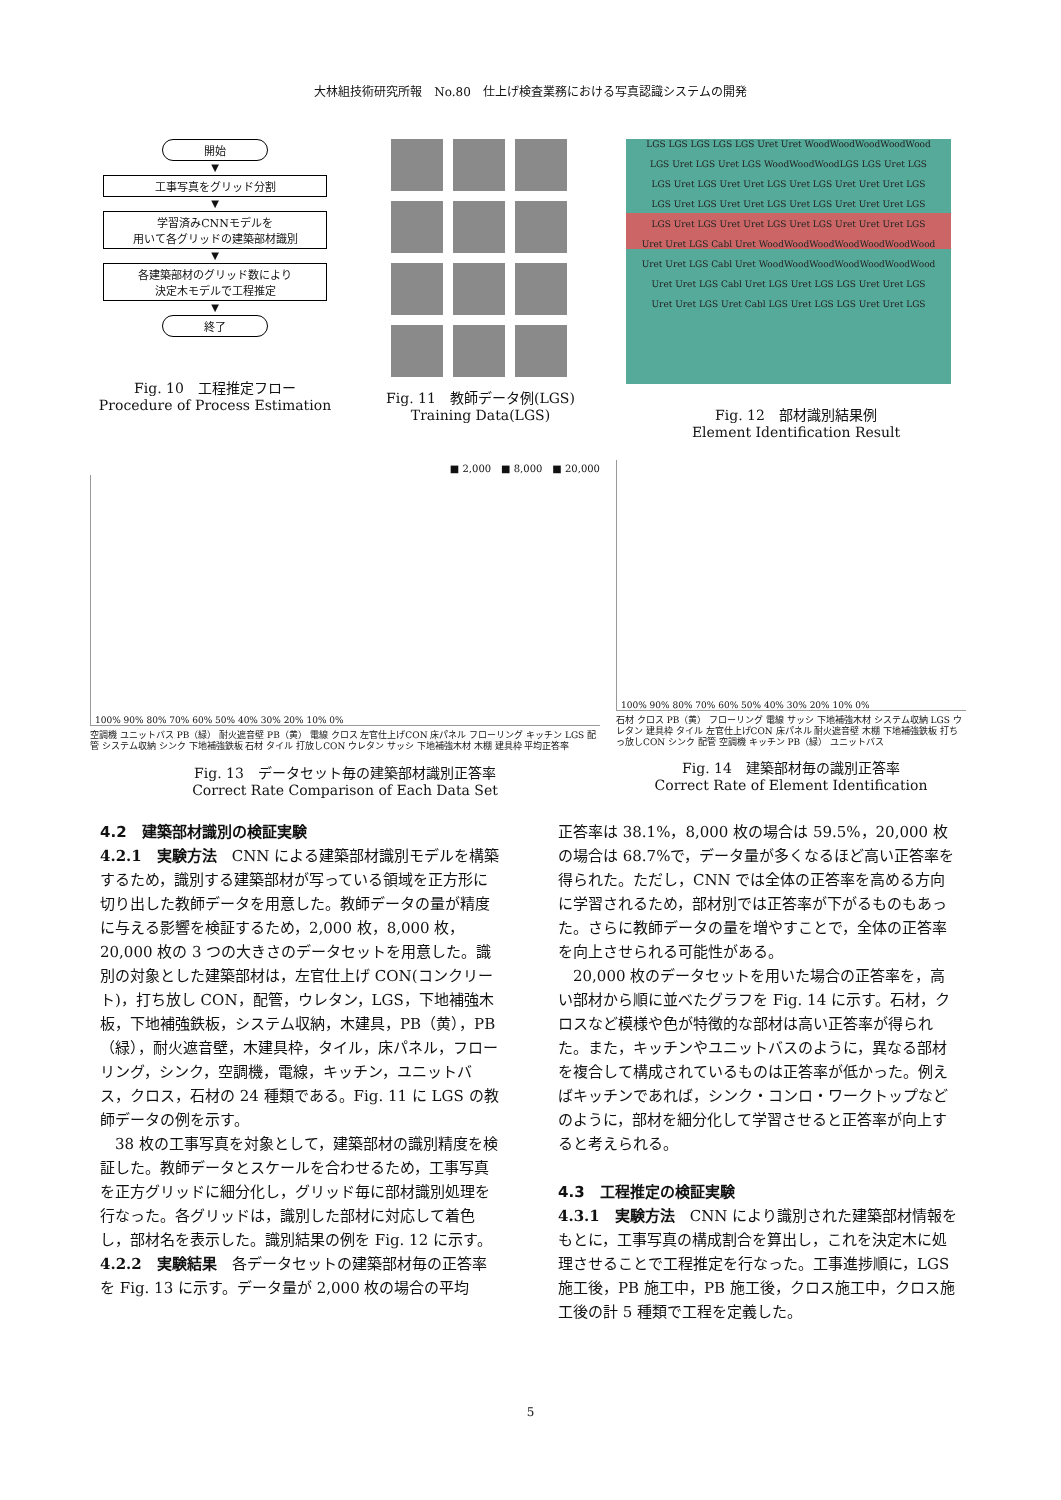大林組技術研究所報　No.80　仕上げ検査業務における写真認識システムの開発
開始
▼
工事写真をグリッド分割
▼
学習済みCNNモデルを
用いて各グリッドの建築部材識別
▼
各建築部材のグリッド数により
決定木モデルで工程推定
▼
終了
Fig. 10　工程推定フロー
Procedure of Process Estimation
Fig. 11　教師データ例(LGS)
Training Data(LGS)
LGS LGS LGS LGS LGS Uret Uret WoodWoodWoodWoodWood
LGS Uret LGS Uret LGS WoodWoodWoodLGS LGS Uret LGS
LGS Uret LGS Uret Uret LGS Uret LGS Uret Uret Uret LGS
LGS Uret LGS Uret Uret LGS Uret LGS Uret Uret Uret LGS
LGS Uret LGS Uret Uret LGS Uret LGS Uret Uret Uret LGS
Uret Uret LGS Cabl Uret WoodWoodWoodWoodWoodWoodWood
Uret Uret LGS Cabl Uret WoodWoodWoodWoodWoodWoodWood
Uret Uret LGS Cabl Uret LGS Uret LGS LGS Uret Uret LGS
Uret Uret LGS Uret Cabl LGS Uret LGS LGS Uret Uret LGS
Fig. 12　部材識別結果例
Element Identification Result
■ 2,000　■ 8,000　■ 20,000
100% 90% 80% 70% 60% 50% 40% 30% 20% 10% 0%
空調機 ユニットバス PB（緑） 耐火遮音壁 PB（黄） 電線 クロス 左官仕上げCON 床パネル フローリング キッチン LGS 配管 システム収納 シンク 下地補強鉄板 石材 タイル 打放しCON ウレタン サッシ 下地補強木材 木棚 建具枠 平均正答率
Fig. 13　データセット毎の建築部材識別正答率
Correct Rate Comparison of Each Data Set
100% 90% 80% 70% 60% 50% 40% 30% 20% 10% 0%
石材 クロス PB（黄） フローリング 電線 サッシ 下地補強木材 システム収納 LGS ウレタン 建具枠 タイル 左官仕上げCON 床パネル 耐火遮音壁 木棚 下地補強鉄板 打ちっ放しCON シンク 配管 空調機 キッチン PB（緑） ユニットバス
Fig. 14　建築部材毎の識別正答率
Correct Rate of Element Identification
4.2　建築部材識別の検証実験
4.2.1　実験方法　CNN による建築部材識別モデルを構築するため，識別する建築部材が写っている領域を正方形に切り出した教師データを用意した。教師データの量が精度に与える影響を検証するため，2,000 枚，8,000 枚，20,000 枚の 3 つの大きさのデータセットを用意した。識別の対象とした建築部材は，左官仕上げ CON(コンクリート)，打ち放し CON，配管，ウレタン，LGS，下地補強木板，下地補強鉄板，システム収納，木建具，PB（黄），PB（緑），耐火遮音壁，木建具枠，タイル，床パネル，フローリング，シンク，空調機，電線，キッチン，ユニットバス，クロス，石材の 24 種類である。Fig. 11 に LGS の教師データの例を示す。
　38 枚の工事写真を対象として，建築部材の識別精度を検証した。教師データとスケールを合わせるため，工事写真を正方グリッドに細分化し，グリッド毎に部材識別処理を行なった。各グリッドは，識別した部材に対応して着色し，部材名を表示した。識別結果の例を Fig. 12 に示す。
4.2.2　実験結果　各データセットの建築部材毎の正答率を Fig. 13 に示す。データ量が 2,000 枚の場合の平均
正答率は 38.1%，8,000 枚の場合は 59.5%，20,000 枚の場合は 68.7%で，データ量が多くなるほど高い正答率を得られた。ただし，CNN では全体の正答率を高める方向に学習されるため，部材別では正答率が下がるものもあった。さらに教師データの量を増やすことで，全体の正答率を向上させられる可能性がある。
　20,000 枚のデータセットを用いた場合の正答率を，高い部材から順に並べたグラフを Fig. 14 に示す。石材，クロスなど模様や色が特徴的な部材は高い正答率が得られた。また，キッチンやユニットバスのように，異なる部材を複合して構成されているものは正答率が低かった。例えばキッチンであれば，シンク・コンロ・ワークトップなどのように，部材を細分化して学習させると正答率が向上すると考えられる。
4.3　工程推定の検証実験
4.3.1　実験方法　CNN により識別された建築部材情報をもとに，工事写真の構成割合を算出し，これを決定木に処理させることで工程推定を行なった。工事進捗順に，LGS 施工後，PB 施工中，PB 施工後，クロス施工中，クロス施工後の計 5 種類で工程を定義した。
5